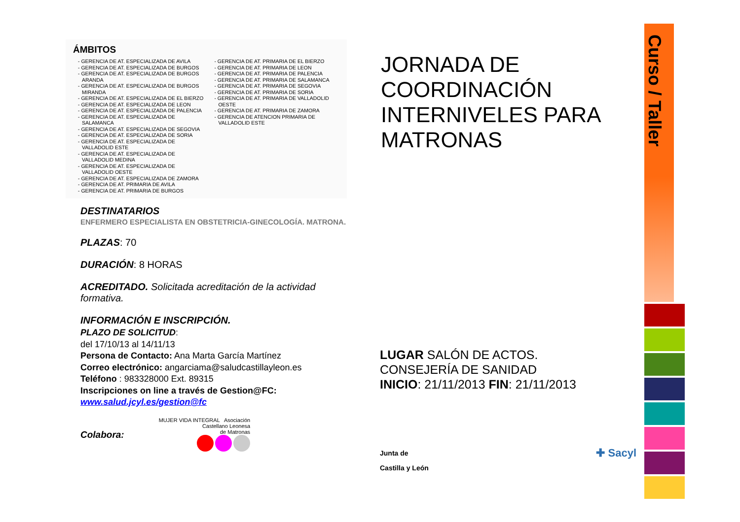ÁMBITOS
- GERENCIA DE AT. ESPECIALIZADA DE AVILA
- GERENCIA DE AT. ESPECIALIZADA DE BURGOS
- GERENCIA DE AT. ESPECIALIZADA DE BURGOS ARANDA
- GERENCIA DE AT. ESPECIALIZADA DE BURGOS MIRANDA
- GERENCIA DE AT. ESPECIALIZADA DE EL BIERZO
- GERENCIA DE AT. ESPECIALIZADA DE LEON
- GERENCIA DE AT. ESPECIALIZADA DE PALENCIA
- GERENCIA DE AT. ESPECIALIZADA DE SALAMANCA
- GERENCIA DE AT. ESPECIALIZADA DE SEGOVIA
- GERENCIA DE AT. ESPECIALIZADA DE SORIA
- GERENCIA DE AT. ESPECIALIZADA DE VALLADOLID ESTE
- GERENCIA DE AT. ESPECIALIZADA DE VALLADOLID MEDINA
- GERENCIA DE AT. ESPECIALIZADA DE VALLADOLID OESTE
- GERENCIA DE AT. ESPECIALIZADA DE ZAMORA
- GERENCIA DE AT. PRIMARIA DE AVILA
- GERENCIA DE AT. PRIMARIA DE BURGOS
- GERENCIA DE AT. PRIMARIA DE EL BIERZO
- GERENCIA DE AT. PRIMARIA DE LEON
- GERENCIA DE AT. PRIMARIA DE PALENCIA
- GERENCIA DE AT. PRIMARIA DE SALAMANCA
- GERENCIA DE AT. PRIMARIA DE SEGOVIA
- GERENCIA DE AT. PRIMARIA DE SORIA
- GERENCIA DE AT. PRIMARIA DE VALLADOLID OESTE
- GERENCIA DE AT. PRIMARIA DE ZAMORA
- GERENCIA DE ATENCION PRIMARIA DE VALLADOLID ESTE
DESTINATARIOS
ENFERMERO ESPECIALISTA EN OBSTETRICIA-GINECOLOGÍA. MATRONA.
PLAZAS: 70
DURACIÓN: 8 HORAS
ACREDITADO. Solicitada acreditación de la actividad formativa.
INFORMACIÓN E INSCRIPCIÓN.
PLAZO DE SOLICITUD:
del 17/10/13 al 14/11/13
Persona de Contacto: Ana Marta García Martínez
Correo electrónico: angarciama@saludcastillayleon.es
Teléfono : 983328000 Ext. 89315
Inscripciones on line a través de Gestion@FC:
www.salud.jcyl.es/gestion@fc
Colabora:
MUJER VIDA INTEGRAL Asociación
Castellano Leonesa
de Matronas
JORNADA DE COORDINACIÓN INTERNIVELES PARA MATRONAS
LUGAR SALÓN DE ACTOS.
CONSEJERÍA DE SANIDAD
INICIO: 21/11/2013 FIN: 21/11/2013
Junta de
Castilla y León ✚ Sacyl
Curso / Taller